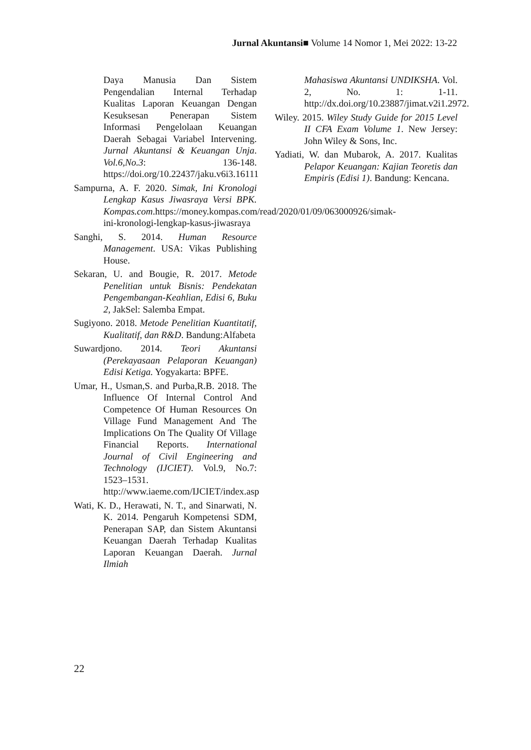Jurnal Akuntansi■ Volume 14 Nomor 1, Mei 2022: 13-22
Daya Manusia Dan Sistem Pengendalian Internal Terhadap Kualitas Laporan Keuangan Dengan Kesuksesan Penerapan Sistem Informasi Pengelolaan Keuangan Daerah Sebagai Variabel Intervening. Jurnal Akuntansi & Keuangan Unja. Vol.6,No.3: 136-148. https://doi.org/10.22437/jaku.v6i3.16111
Sampurna, A. F. 2020. Simak, Ini Kronologi Lengkap Kasus Jiwasraya Versi BPK. Kompas.com.https://money.kompas.com/read/2020/01/09/063000926/simak-ini-kronologi-lengkap-kasus-jiwasraya
Sanghi, S. 2014. Human Resource Management. USA: Vikas Publishing House.
Sekaran, U. and Bougie, R. 2017. Metode Penelitian untuk Bisnis: Pendekatan Pengembangan-Keahlian, Edisi 6, Buku 2, JakSel: Salemba Empat.
Sugiyono. 2018. Metode Penelitian Kuantitatif, Kualitatif, dan R&D. Bandung:Alfabeta
Suwardjono. 2014. Teori Akuntansi (Perekayasaan Pelaporan Keuangan) Edisi Ketiga. Yogyakarta: BPFE.
Umar, H., Usman,S. and Purba,R.B. 2018. The Influence Of Internal Control And Competence Of Human Resources On Village Fund Management And The Implications On The Quality Of Village Financial Reports. International Journal of Civil Engineering and Technology (IJCIET). Vol.9, No.7: 1523–1531. http://www.iaeme.com/IJCIET/index.asp
Wati, K. D., Herawati, N. T., and Sinarwati, N. K. 2014. Pengaruh Kompetensi SDM, Penerapan SAP, dan Sistem Akuntansi Keuangan Daerah Terhadap Kualitas Laporan Keuangan Daerah. Jurnal Ilmiah
Mahasiswa Akuntansi UNDIKSHA. Vol. 2, No. 1: 1-11. http://dx.doi.org/10.23887/jimat.v2i1.2972.
Wiley. 2015. Wiley Study Guide for 2015 Level II CFA Exam Volume 1. New Jersey: John Wiley & Sons, Inc.
Yadiati, W. dan Mubarok, A. 2017. Kualitas Pelapor Keuangan: Kajian Teoretis dan Empiris (Edisi 1). Bandung: Kencana.
22